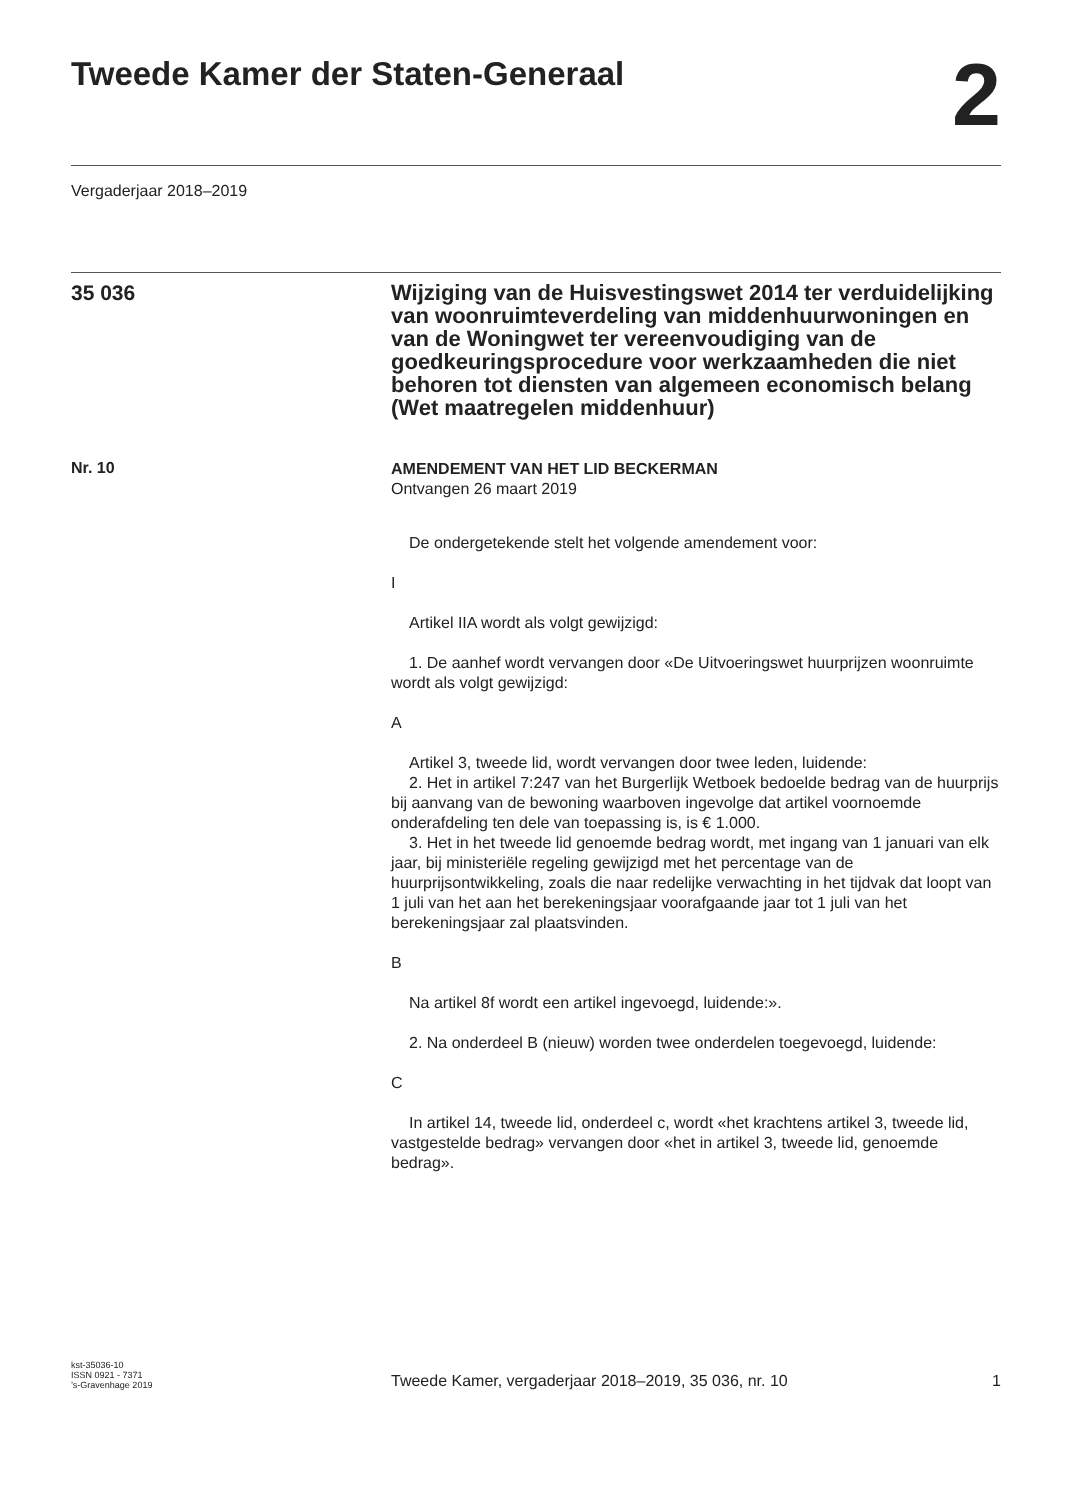Tweede Kamer der Staten-Generaal
2
Vergaderjaar 2018–2019
35 036
Wijziging van de Huisvestingswet 2014 ter verduidelijking van woonruimteverdeling van middenhuurwoningen en van de Woningwet ter vereenvoudiging van de goedkeuringsprocedure voor werkzaamheden die niet behoren tot diensten van algemeen economisch belang (Wet maatregelen middenhuur)
Nr. 10
AMENDEMENT VAN HET LID BECKERMAN
Ontvangen 26 maart 2019
De ondergetekende stelt het volgende amendement voor:
I
Artikel IIA wordt als volgt gewijzigd:
1. De aanhef wordt vervangen door «De Uitvoeringswet huurprijzen woonruimte wordt als volgt gewijzigd:
A
Artikel 3, tweede lid, wordt vervangen door twee leden, luidende:
2. Het in artikel 7:247 van het Burgerlijk Wetboek bedoelde bedrag van de huurprijs bij aanvang van de bewoning waarboven ingevolge dat artikel voornoemde onderafdeling ten dele van toepassing is, is € 1.000.
3. Het in het tweede lid genoemde bedrag wordt, met ingang van 1 januari van elk jaar, bij ministeriële regeling gewijzigd met het percentage van de huurprijsontwikkeling, zoals die naar redelijke verwachting in het tijdvak dat loopt van 1 juli van het aan het berekeningsjaar voorafgaande jaar tot 1 juli van het berekeningsjaar zal plaatsvinden.
B
Na artikel 8f wordt een artikel ingevoegd, luidende:».
2. Na onderdeel B (nieuw) worden twee onderdelen toegevoegd, luidende:
C
In artikel 14, tweede lid, onderdeel c, wordt «het krachtens artikel 3, tweede lid, vastgestelde bedrag» vervangen door «het in artikel 3, tweede lid, genoemde bedrag».
kst-35036-10
ISSN 0921 - 7371
’s-Gravenhage 2019
Tweede Kamer, vergaderjaar 2018–2019, 35 036, nr. 10
1